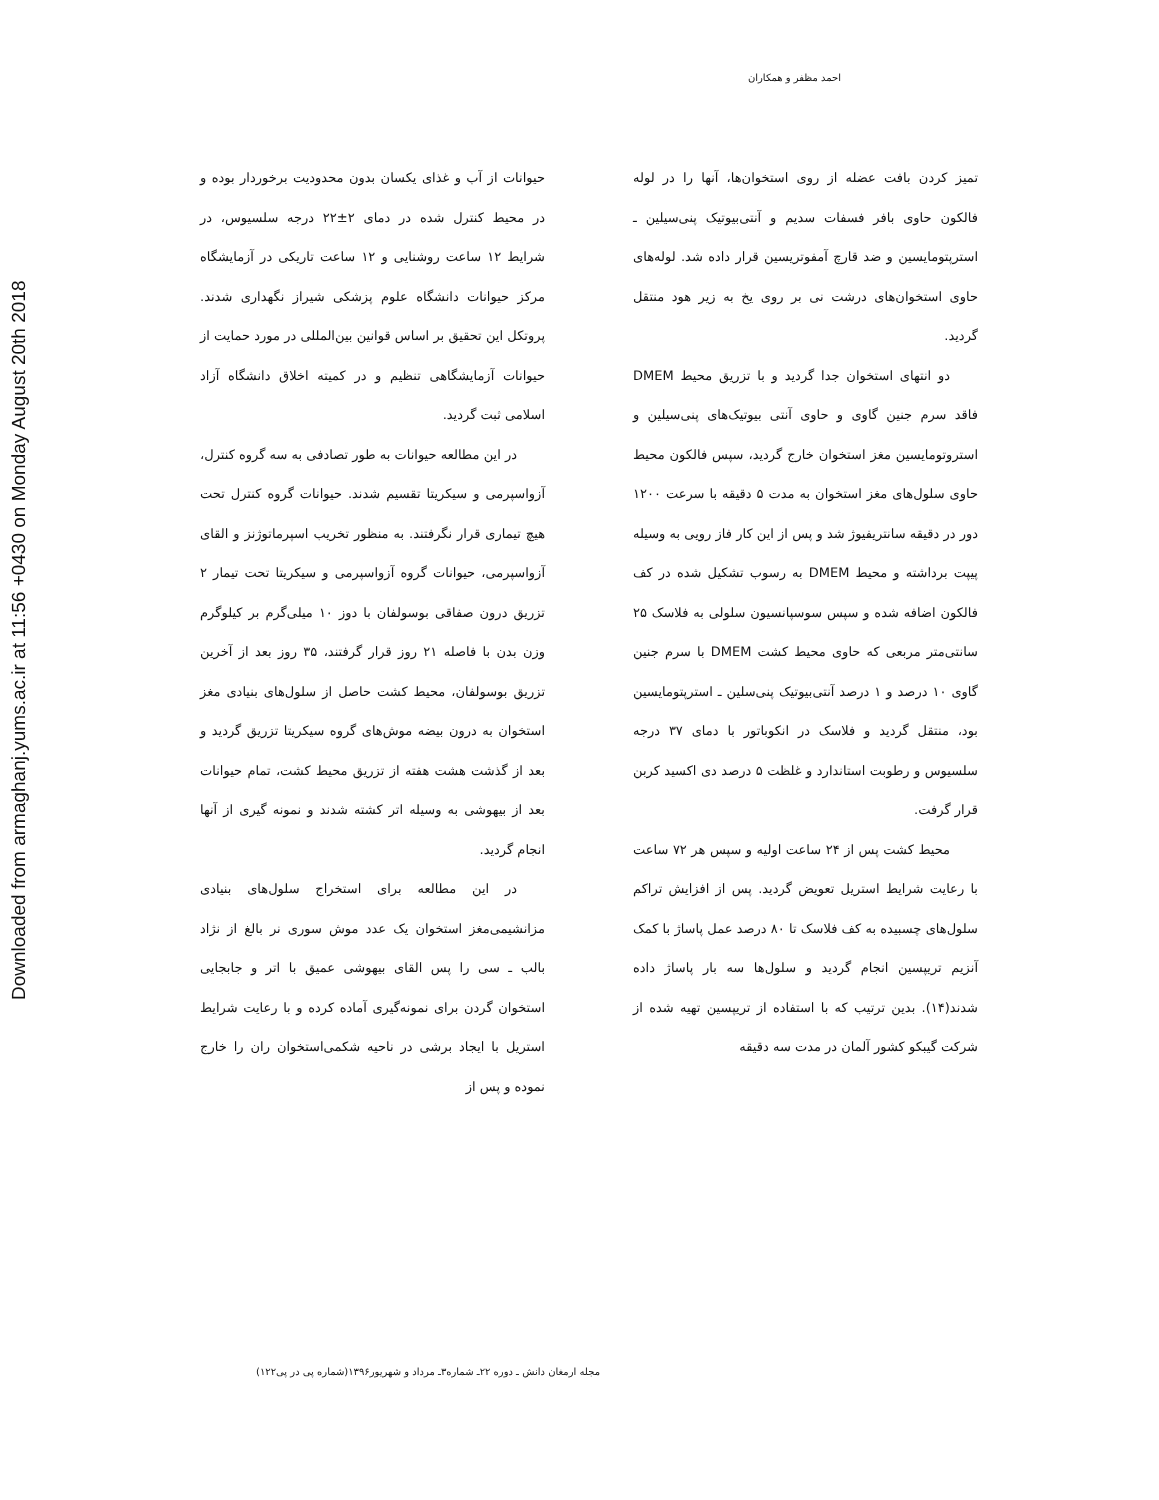احمد مظفر و همکاران
حیوانات از آب و غذای یکسان بدون محدودیت برخوردار بوده و در محیط کنترل شده در دمای ۲±۲۲ درجه سلسیوس، در شرایط ۱۲ ساعت روشنایی و ۱۲ ساعت تاریکی در آزمایشگاه مرکز حیوانات دانشگاه علوم پزشکی شیراز نگهداری شدند. پروتکل این تحقیق بر اساس قوانین بین‌المللی در مورد حمایت از حیوانات آزمایشگاهی تنظیم و در کمیته اخلاق دانشگاه آزاد اسلامی ثبت گردید.
در این مطالعه حیوانات به طور تصادفی به سه گروه کنترل، آزواسپرمی و سیکریتا تقسیم شدند. حیوانات گروه کنترل تحت هیچ تیماری قرار نگرفتند. به منظور تخریب اسپرماتوژنز و القای آزواسپرمی، حیوانات گروه آزواسپرمی و سیکریتا تحت تیمار ۲ تزریق درون صفاقی بوسولفان با دوز ۱۰ میلی‌گرم بر کیلوگرم وزن بدن با فاصله ۲۱ روز قرار گرفتند، ۳۵ روز بعد از آخرین تزریق بوسولفان، محیط کشت حاصل از سلول‌های بنیادی مغز استخوان به درون بیضه موش‌های گروه سیکریتا تزریق گردید و بعد از گذشت هشت هفته از تزریق محیط کشت، تمام حیوانات بعد از بیهوشی به وسیله اتر کشته شدند و نمونه گیری از آنها انجام گردید.
در این مطالعه برای استخراج سلول‌های بنیادی مزانشیمی‌مغز استخوان یک عدد موش سوری نر بالغ از نژاد بالب ـ سی را پس القای بیهوشی عمیق با اتر و جابجایی استخوان گردن برای نمونه‌گیری آماده کرده و با رعایت شرایط استریل با ایجاد برشی در ناحیه شکمی‌استخوان ران را خارج نموده و پس از
تمیز کردن بافت عضله از روی استخوان‌ها، آنها را در لوله فالکون حاوی بافر فسفات سدیم و آنتی‌بیوتیک پنی‌سیلین ـ استرپتومایسین و ضد قارچ آمفوتریسین قرار داده شد. لوله‌های حاوی استخوان‌های درشت نی بر روی یخ به زیر هود منتقل گردید.
دو انتهای استخوان جدا گردید و با تزریق محیط DMEM فاقد سرم جنین گاوی و حاوی آنتی بیوتیک‌های پنی‌سیلین و استروتومایسین مغز استخوان خارج گردید، سپس فالکون محیط حاوی سلول‌های مغز استخوان به مدت ۵ دقیقه با سرعت ۱۲۰۰ دور در دقیقه سانتریفیوژ شد و پس از این کار فاز رویی به وسیله پیپت برداشته و محیط DMEM به رسوب تشکیل شده در کف فالکون اضافه شده و سپس سوسپانسیون سلولی به فلاسک ۲۵ سانتی‌متر مربعی که حاوی محیط کشت DMEM با سرم جنین گاوی ۱۰ درصد و ۱ درصد آنتی‌بیوتیک پنی‌سلین ـ استرپتومایسین بود، منتقل گردید و فلاسک در انکوباتور با دمای ۳۷ درجه سلسیوس و رطوبت استاندارد و غلظت ۵ درصد دی اکسید کربن قرار گرفت.
محیط کشت پس از ۲۴ ساعت اولیه و سپس هر ۷۲ ساعت با رعایت شرایط استریل تعویض گردید. پس از افزایش تراکم سلول‌های چسبیده به کف فلاسک تا ۸۰ درصد عمل پاساژ با کمک آنزیم تریپسین انجام گردید و سلول‌ها سه بار پاساژ داده شدند(۱۴). بدین ترتیب که با استفاده از تریپسین تهیه شده از شرکت گیبکو کشور آلمان در مدت سه دقیقه
مجله ارمغان دانش ـ دوره ۲۲ـ شماره۳ـ مرداد و شهریور۱۳۹۶(شماره پی در پی۱۲۲)
Downloaded from armaghanj.yums.ac.ir at 11:56 +0430 on Monday August 20th 2018